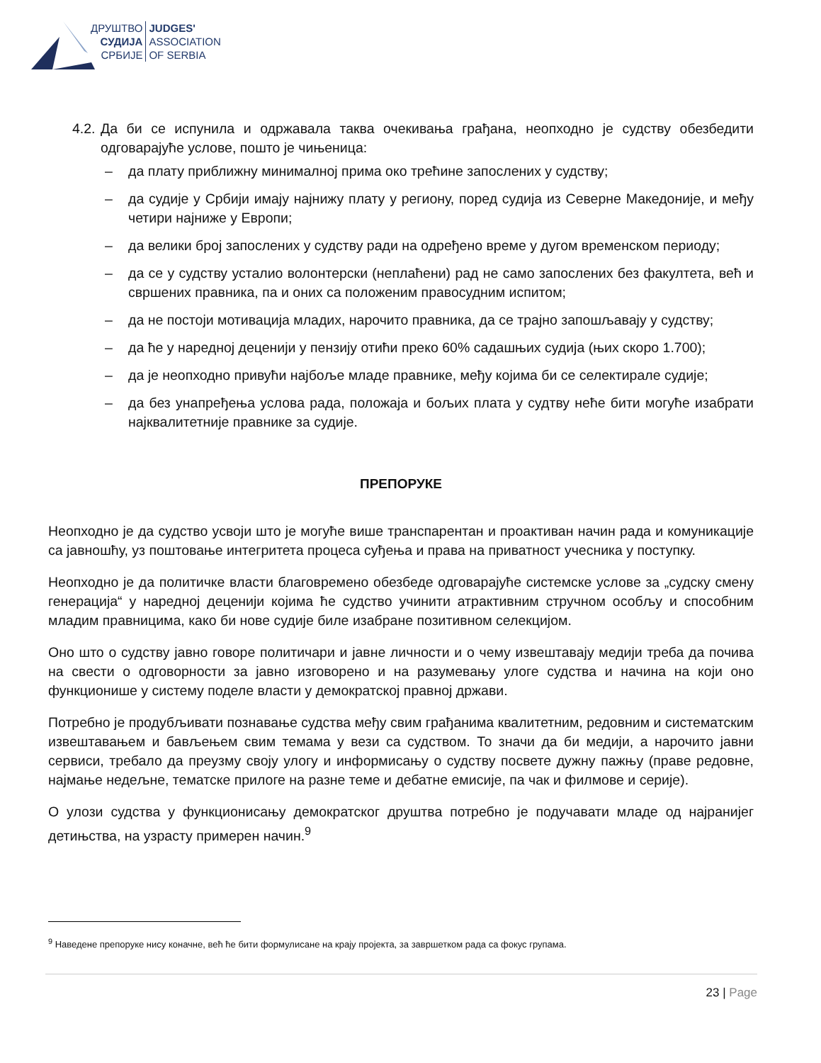ДРУШТВО
СУДИЈА
СРБИЈЕ
JUDGES'
ASSOCIATION
OF SERBIA
4.2. Да би се испунила и одржавала таква очекивања грађана, неопходно је судству обезбедити одговарајуће услове, пошто је чињеница:
– да плату приближну минималној прима око трећине запослених у судству;
– да судије у Србији имају најнижу плату у региону, поред судија из Северне Македоније, и међу четири најниже у Европи;
– да велики број запослених у судству ради на одређено време у дугом временском периоду;
– да се у судству усталио волонтерски (неплаћени) рад не само запослених без факултета, већ и свршених правника, па и оних са положеним правосудним испитом;
– да не постоји мотивација младих, нарочито правника, да се трајно запошљавају у судству;
– да ће у наредној деценији у пензију отићи преко 60% садашњих судија (њих скоро 1.700);
– да је неопходно привући најбоље младе правнике, међу којима би се селектирале судије;
– да без унапређења услова рада, положаја и бољих плата у судтву неће бити могуће изабрати најквалитетније правнике за судије.
ПРЕПОРУКЕ
Неопходно је да судство усвоји што је могуће више транспарентан и проактиван начин рада и комуникације са јавношћу, уз поштовање интегритета процеса суђења и права на приватност учесника у поступку.
Неопходно је да политичке власти благовремено обезбеде одговарајуће системске услове за „судску смену генерација“ у наредној деценији којима ће судство учинити атрактивним стручном особљу и способним младим правницима, како би нове судије биле изабране позитивном селекцијом.
Оно што о судству јавно говоре политичари и јавне личности и о чему извештавају медији треба да почива на свести о одговорности за јавно изговорено и на разумевању улоге судства и начина на који оно функционише у систему поделе власти у демократској правној држави.
Потребно је продубљивати познавање судства међу свим грађанима квалитетним, редовним и систематским извештавањем и бављењем свим темама у вези са судством. То значи да би медији, а нарочито јавни сервиси, требало да преузму своју улогу и информисању о судству посвете дужну пажњу (праве редовне, најмање недељне, тематске прилоге на разне теме и дебатне емисије, па чак и филмове и серије).
О улози судства у функционисању демократског друштва потребно је подучавати младе од најранијег детињства, на узрасту примерен начин.<sup>9</sup>
<sup>9</sup> Наведене препоруке нису коначне, већ ће бити формулисане на крају пројекта, за завршетком рада са фокус групама.
23 | Page